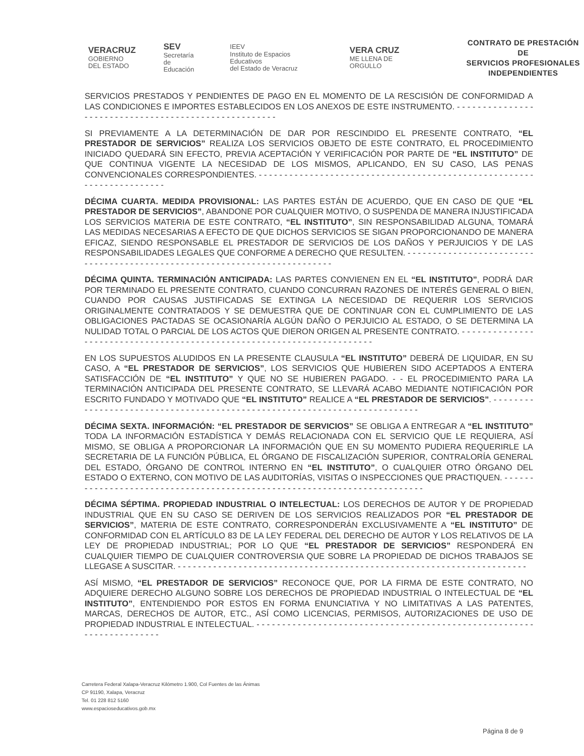VERACRUZ
GOBIERNO
DEL ESTADO
SEV
Secretaría
de Educación
IEEV
Instituto de Espacios Educativos
del Estado de Veracruz
VERA CRUZ
ME LLENA DE ORGULLO
CONTRATO DE PRESTACIÓN DE
SERVICIOS PROFESIONALES
INDEPENDIENTES
SERVICIOS PRESTADOS Y PENDIENTES DE PAGO EN EL MOMENTO DE LA RESCISIÓN DE CONFORMIDAD A LAS CONDICIONES E IMPORTES ESTABLECIDOS EN LOS ANEXOS DE ESTE INSTRUMENTO. - - - - - - - - - - - - - - - - - - - - - - - - - - - - - - - - - - - - - - - - - - - - - - - - - - - - -
SI PREVIAMENTE A LA DETERMINACIÓN DE DAR POR RESCINDIDO EL PRESENTE CONTRATO, “EL PRESTADOR DE SERVICIOS” REALIZA LOS SERVICIOS OBJETO DE ESTE CONTRATO, EL PROCEDIMIENTO INICIADO QUEDARÁ SIN EFECTO, PREVIA ACEPTACIÓN Y VERIFICACIÓN POR PARTE DE “EL INSTITUTO” DE QUE CONTINUA VIGENTE LA NECESIDAD DE LOS MISMOS, APLICANDO, EN SU CASO, LAS PENAS CONVENCIONALES CORRESPONDIENTES. - - - - - - - - - - - - - - - - - - - - - - - - - - - - - - - - - - - - - - - - - - - - - - - - - - - - - - - - - - - - - - - - - - - - - -
DÉCIMA CUARTA. MEDIDA PROVISIONAL: LAS PARTES ESTÁN DE ACUERDO, QUE EN CASO DE QUE “EL PRESTADOR DE SERVICIOS”, ABANDONE POR CUALQUIER MOTIVO, O SUSPENDA DE MANERA INJUSTIFICADA LOS SERVICIOS MATERIA DE ESTE CONTRATO, “EL INSTITUTO”, SIN RESPONSABILIDAD ALGUNA, TOMARÁ LAS MEDIDAS NECESARIAS A EFECTO DE QUE DICHOS SERVICIOS SE SIGAN PROPORCIONANDO DE MANERA EFICAZ, SIENDO RESPONSABLE EL PRESTADOR DE SERVICIOS DE LOS DAÑOS Y PERJUICIOS Y DE LAS RESPONSABILIDADES LEGALES QUE CONFORME A DERECHO QUE RESULTEN. - - - - - - - - - - - - - - - - - - - - - - - - - - - - - - - - - - - - - - - - - - - - - - - - - - - - - - - - - - - - - - - - - - - - - - - - - -
DÉCIMA QUINTA. TERMINACIÓN ANTICIPADA: LAS PARTES CONVIENEN EN EL “EL INSTITUTO”, PODRÁ DAR POR TERMINADO EL PRESENTE CONTRATO, CUANDO CONCURRAN RAZONES DE INTERÉS GENERAL O BIEN, CUANDO POR CAUSAS JUSTIFICADAS SE EXTINGA LA NECESIDAD DE REQUERIR LOS SERVICIOS ORIGINALMENTE CONTRATADOS Y SE DEMUESTRA QUE DE CONTINUAR CON EL CUMPLIMIENTO DE LAS OBLIGACIONES PACTADAS SE OCASIONARÍA ALGÚN DAÑO O PERJUICIO AL ESTADO, O SE DETERMINA LA NULIDAD TOTAL O PARCIAL DE LOS ACTOS QUE DIERON ORIGEN AL PRESENTE CONTRATO. - - - - - - - - - - - - - - - - - - - - - - - - - - - - - - - - - - - - - - - - - - - - - - - - - - - - - - - - - - - - - - - - - - - - - - -
EN LOS SUPUESTOS ALUDIDOS EN LA PRESENTE CLAUSULA “EL INSTITUTO” DEBERÁ DE LIQUIDAR, EN SU CASO, A “EL PRESTADOR DE SERVICIOS”, LOS SERVICIOS QUE HUBIEREN SIDO ACEPTADOS A ENTERA SATISFACCIÓN DE “EL INSTITUTO” Y QUE NO SE HUBIEREN PAGADO. - - EL PROCEDIMIENTO PARA LA TERMINACIÓN ANTICIPADA DEL PRESENTE CONTRATO, SE LLEVARÁ ACABO MEDIANTE NOTIFICACIÓN POR ESCRITO FUNDADO Y MOTIVADO QUE “EL INSTITUTO” REALICE A “EL PRESTADOR DE SERVICIOS”. - - - - - - - - - - - - - - - - - - - - - - - - - - - - - - - - - - - - - - - - - - - - - - - - - - - - - - - - - - - - - - - - - - - - - - - - - -
DÉCIMA SEXTA. INFORMACIÓN: “EL PRESTADOR DE SERVICIOS” SE OBLIGA A ENTREGAR A “EL INSTITUTO” TODA LA INFORMACIÓN ESTADÍSTICA Y DEMÁS RELACIONADA CON EL SERVICIO QUE LE REQUIERA, ASÍ MISMO, SE OBLIGA A PROPORCIONAR LA INFORMACIÓN QUE EN SU MOMENTO PUDIERA REQUERIRLE LA SECRETARIA DE LA FUNCIÓN PÚBLICA, EL ÓRGANO DE FISCALIZACIÓN SUPERIOR, CONTRALORÍA GENERAL DEL ESTADO, ÓRGANO DE CONTROL INTERNO EN “EL INSTITUTO”, O CUALQUIER OTRO ÓRGANO DEL ESTADO O EXTERNO, CON MOTIVO DE LAS AUDITORÍAS, VISITAS O INSPECCIONES QUE PRACTIQUEN. - - - - - - - - - - - - - - - - - - - - - - - - - - - - - - - - - - - - - - - - - - - - - - - - - - - - - - - - - - - - - - - - - - - - - - - - -
DÉCIMA SÉPTIMA. PROPIEDAD INDUSTRIAL O INTELECTUAL: LOS DERECHOS DE AUTOR Y DE PROPIEDAD INDUSTRIAL QUE EN SU CASO SE DERIVEN DE LOS SERVICIOS REALIZADOS POR “EL PRESTADOR DE SERVICIOS”, MATERIA DE ESTE CONTRATO, CORRESPONDERÁN EXCLUSIVAMENTE A “EL INSTITUTO” DE CONFORMIDAD CON EL ARTÍCULO 83 DE LA LEY FEDERAL DEL DERECHO DE AUTOR Y LOS RELATIVOS DE LA LEY DE PROPIEDAD INDUSTRIAL; POR LO QUE “EL PRESTADOR DE SERVICIOS” RESPONDERÁ EN CUALQUIER TIEMPO DE CUALQUIER CONTROVERSIA QUE SOBRE LA PROPIEDAD DE DICHOS TRABAJOS SE LLEGASE A SUSCITAR. - - - - - - - - - - - - - - - - - - - - - - - - - - - - - - - - - - - - - - - - - - - - - - - - - - - - - - - - - - - - - - - - - - - - -
ASÍ MISMO, “EL PRESTADOR DE SERVICIOS” RECONOCE QUE, POR LA FIRMA DE ESTE CONTRATO, NO ADQUIERE DERECHO ALGUNO SOBRE LOS DERECHOS DE PROPIEDAD INDUSTRIAL O INTELECTUAL DE “EL INSTITUTO”, ENTENDIENDO POR ESTOS EN FORMA ENUNCIATIVA Y NO LIMITATIVAS A LAS PATENTES, MARCAS, DERECHOS DE AUTOR, ETC., ASÍ COMO LICENCIAS, PERMISOS, AUTORIZACIONES DE USO DE PROPIEDAD INDUSTRIAL E INTELECTUAL. - - - - - - - - - - - - - - - - - - - - - - - - - - - - - - - - - - - - - - - - - - - - - - - - - - - - - - - - - - - - - - - - - - - - -
Carretera Federal Xalapa-Veracruz Kilómetro 1.900, Col Fuentes de las Ánimas
CP 91190, Xalapa, Veracruz
Tel. 01 228 812 5160
www.espacioseducativos.gob.mx
Página 8 de 9